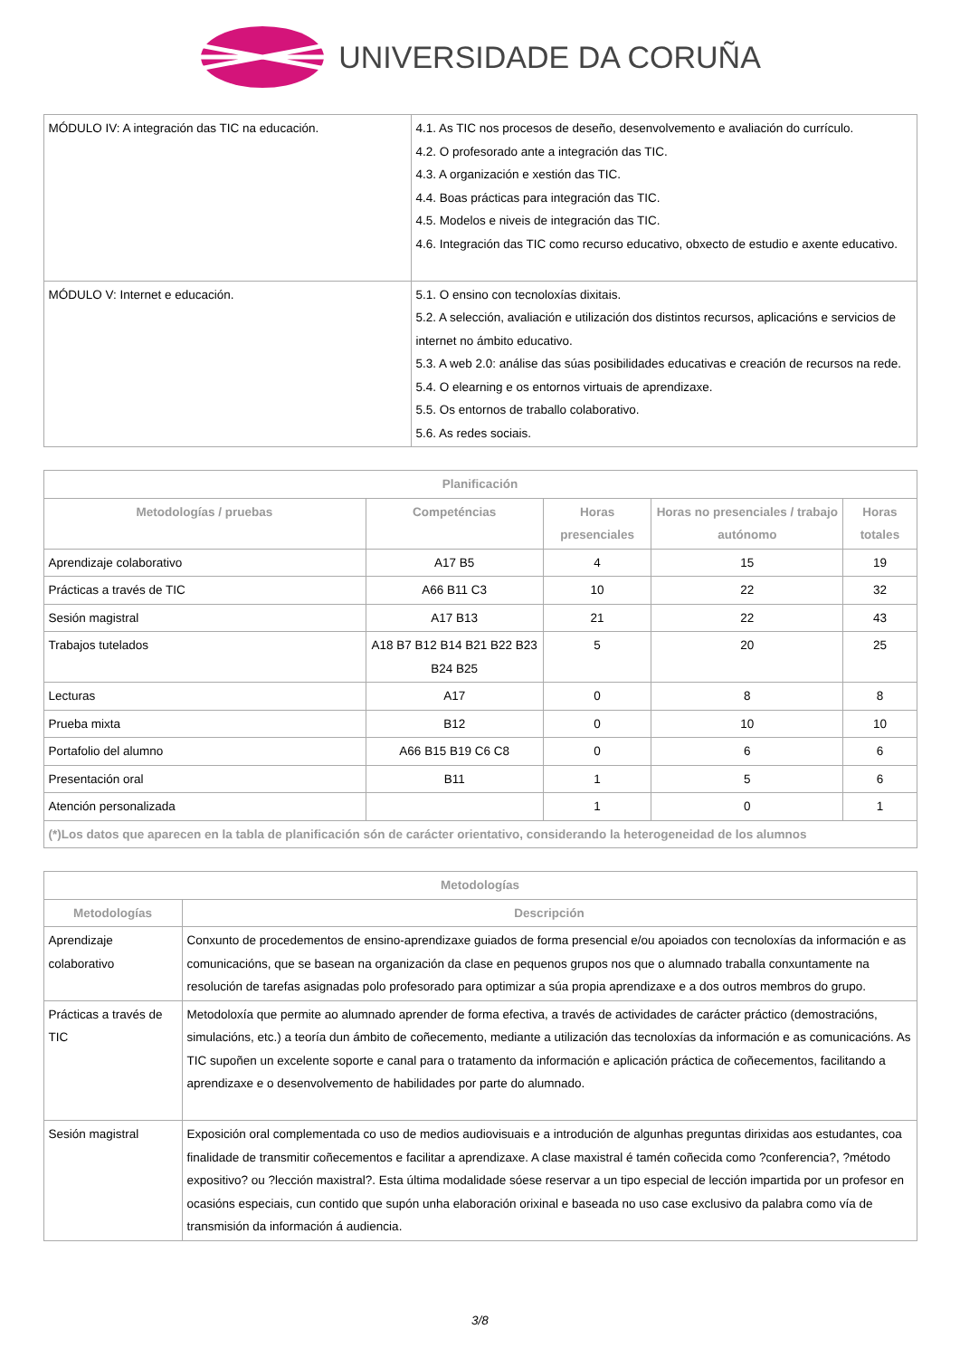UNIVERSIDADE DA CORUÑA
| MÓDULO IV: A integración das TIC na educación. | 4.1. As TIC nos procesos de deseño, desenvolvemento e avaliación do currículo. 4.2. O profesorado ante a integración das TIC. 4.3. A organización e xestión das TIC. 4.4. Boas prácticas para integración das TIC. 4.5. Modelos e niveis de integración das TIC. 4.6. Integración das TIC como recurso educativo, obxecto de estudio e axente educativo. |
| MÓDULO V: Internet e educación. | 5.1. O ensino con tecnoloxías dixitais. 5.2. A selección, avaliación e utilización dos distintos recursos, aplicacións e servicios de internet no ámbito educativo. 5.3. A web 2.0: análise das súas posibilidades educativas e creación de recursos na rede. 5.4. O elearning e os entornos virtuais de aprendizaxe. 5.5. Os entornos de traballo colaborativo. 5.6. As redes sociais. |
| Planificación | | | | |
| --- | --- | --- | --- | --- |
| Metodologías / pruebas | Competéncias | Horas presenciales | Horas no presenciales / trabajo autónomo | Horas totales |
| Aprendizaje colaborativo | A17 B5 | 4 | 15 | 19 |
| Prácticas a través de TIC | A66 B11 C3 | 10 | 22 | 32 |
| Sesión magistral | A17 B13 | 21 | 22 | 43 |
| Trabajos tutelados | A18 B7 B12 B14 B21 B22 B23 B24 B25 | 5 | 20 | 25 |
| Lecturas | A17 | 0 | 8 | 8 |
| Prueba mixta | B12 | 0 | 10 | 10 |
| Portafolio del alumno | A66 B15 B19 C6 C8 | 0 | 6 | 6 |
| Presentación oral | B11 | 1 | 5 | 6 |
| Atención personalizada | | 1 | 0 | 1 |
| (*)Los datos que aparecen en la tabla de planificación són de carácter orientativo, considerando la heterogeneidad de los alumnos | | | | |
| Metodologías | |
| --- | --- |
| Metodologías | Descripción |
| Aprendizaje colaborativo | Conxunto de procedementos de ensino-aprendizaxe guiados de forma presencial e/ou apoiados con tecnoloxías da información e as comunicacións, que se basean na organización da clase en pequenos grupos nos que o alumnado traballa conxuntamente na resolución de tarefas asignadas polo profesorado para optimizar a súa propia aprendizaxe e a dos outros membros do grupo. |
| Prácticas a través de TIC | Metodoloxía que permite ao alumnado aprender de forma efectiva, a través de actividades de carácter práctico (demostracións, simulacións, etc.) a teoría dun ámbito de coñecemento, mediante a utilización das tecnoloxías da información e as comunicacións. As TIC supoñen un excelente soporte e canal para o tratamento da información e aplicación práctica de coñecementos, facilitando a aprendizaxe e o desenvolvemento de habilidades por parte do alumnado. |
| Sesión magistral | Exposición oral complementada co uso de medios audiovisuais e a introdución de algunhas preguntas dirixidas aos estudantes, coa finalidade de transmitir coñecementos e facilitar a aprendizaxe. A clase maxistral é tamén coñecida como ?conferencia?, ?método expositivo? ou ?lección maxistral?. Esta última modalidade sóese reservar a un tipo especial de lección impartida por un profesor en ocasións especiais, cun contido que supón unha elaboración orixinal e baseada no uso case exclusivo da palabra como vía de transmisión da información á audiencia. |
3/8